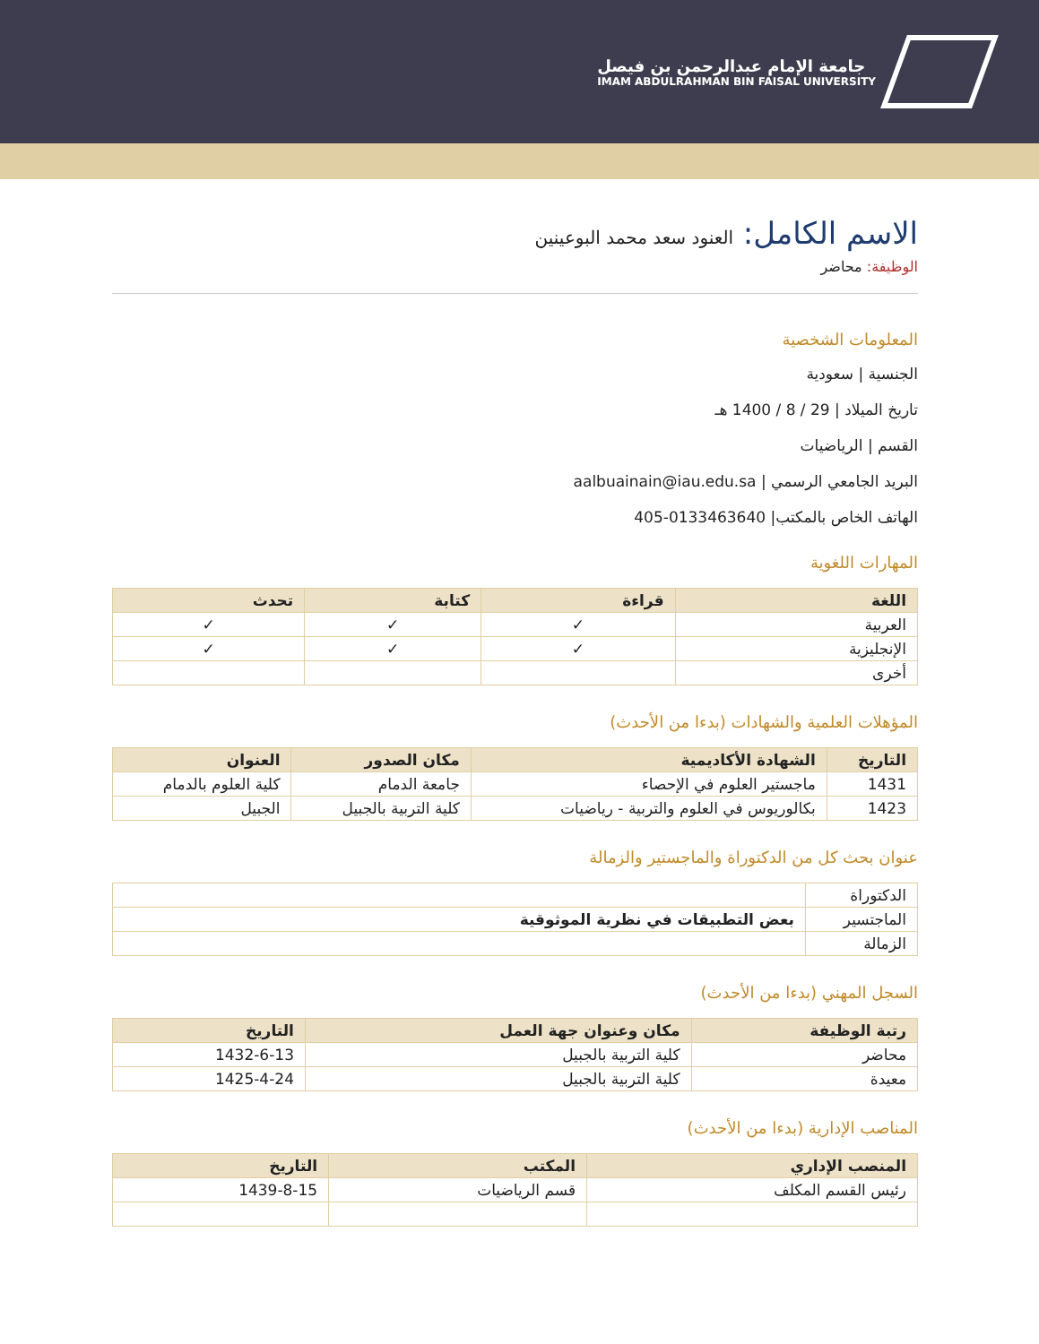جامعة الإمام عبدالرحمن بن فيصل
IMAM ABDULRAHMAN BIN FAISAL UNIVERSITY
الاسم الكامل: العنود سعد محمد البوعينين
الوظيفة: محاضر
المعلومات الشخصية
الجنسية | سعودية
تاريخ الميلاد | 29 / 8 / 1400 هـ
القسم | الرياضيات
البريد الجامعي الرسمي | aalbuainain@iau.edu.sa
الهاتف الخاص بالمكتب| 0133463640-405
المهارات اللغوية
| اللغة | قراءة | كتابة | تحدث |
| --- | --- | --- | --- |
| العربية | ✓ | ✓ | ✓ |
| الإنجليزية | ✓ | ✓ | ✓ |
| أخرى | | | |
المؤهلات العلمية والشهادات (بدءا من الأحدث)
| التاريخ | الشهادة الأكاديمية | مكان الصدور | العنوان |
| --- | --- | --- | --- |
| 1431 | ماجستير العلوم في الإحصاء | جامعة الدمام | كلية العلوم بالدمام |
| 1423 | بكالوريوس في العلوم والتربية - رياضيات | كلية التربية بالجبيل | الجبيل |
عنوان بحث كل من الدكتوراة والماجستير والزمالة
| الدكتوراة | |
| الماجتسير | بعض التطبيقات في نظرية الموثوقية |
| الزمالة | |
السجل المهني (بدءا من الأحدث)
| رتبة الوظيفة | مكان وعنوان جهة العمل | التاريخ |
| --- | --- | --- |
| محاضر | كلية التربية بالجبيل | 1432-6-13 |
| معيدة | كلية التربية بالجبيل | 1425-4-24 |
المناصب الإدارية (بدءا من الأحدث)
| المنصب الإداري | المكتب | التاريخ |
| --- | --- | --- |
| رئيس القسم المكلف | قسم الرياضيات | 1439-8-15 |